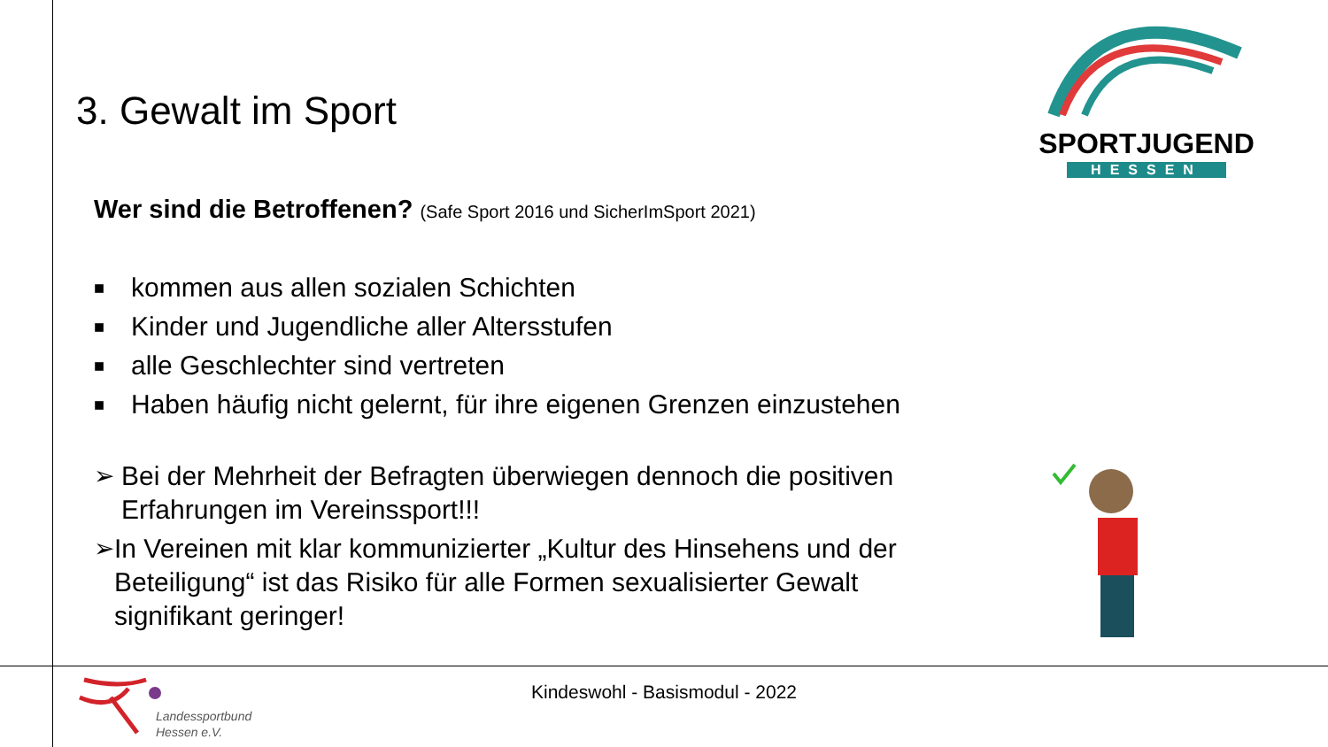SPORTJUGEND
HESSEN
3. Gewalt im Sport
Wer sind die Betroffenen? (Safe Sport 2016 und SicherImSport 2021)
■ kommen aus allen sozialen Schichten
■ Kinder und Jugendliche aller Altersstufen
■ alle Geschlechter sind vertreten
■ Haben häufig nicht gelernt, für ihre eigenen Grenzen einzustehen
➢ Bei der Mehrheit der Befragten überwiegen dennoch die positiven Erfahrungen im Vereinssport!!!
➢ In Vereinen mit klar kommunizierter „Kultur des Hinsehens und der Beteiligung“ ist das Risiko für alle Formen sexualisierter Gewalt signifikant geringer!
Kindeswohl - Basismodul - 2022
Landessportbund
Hessen e.V.